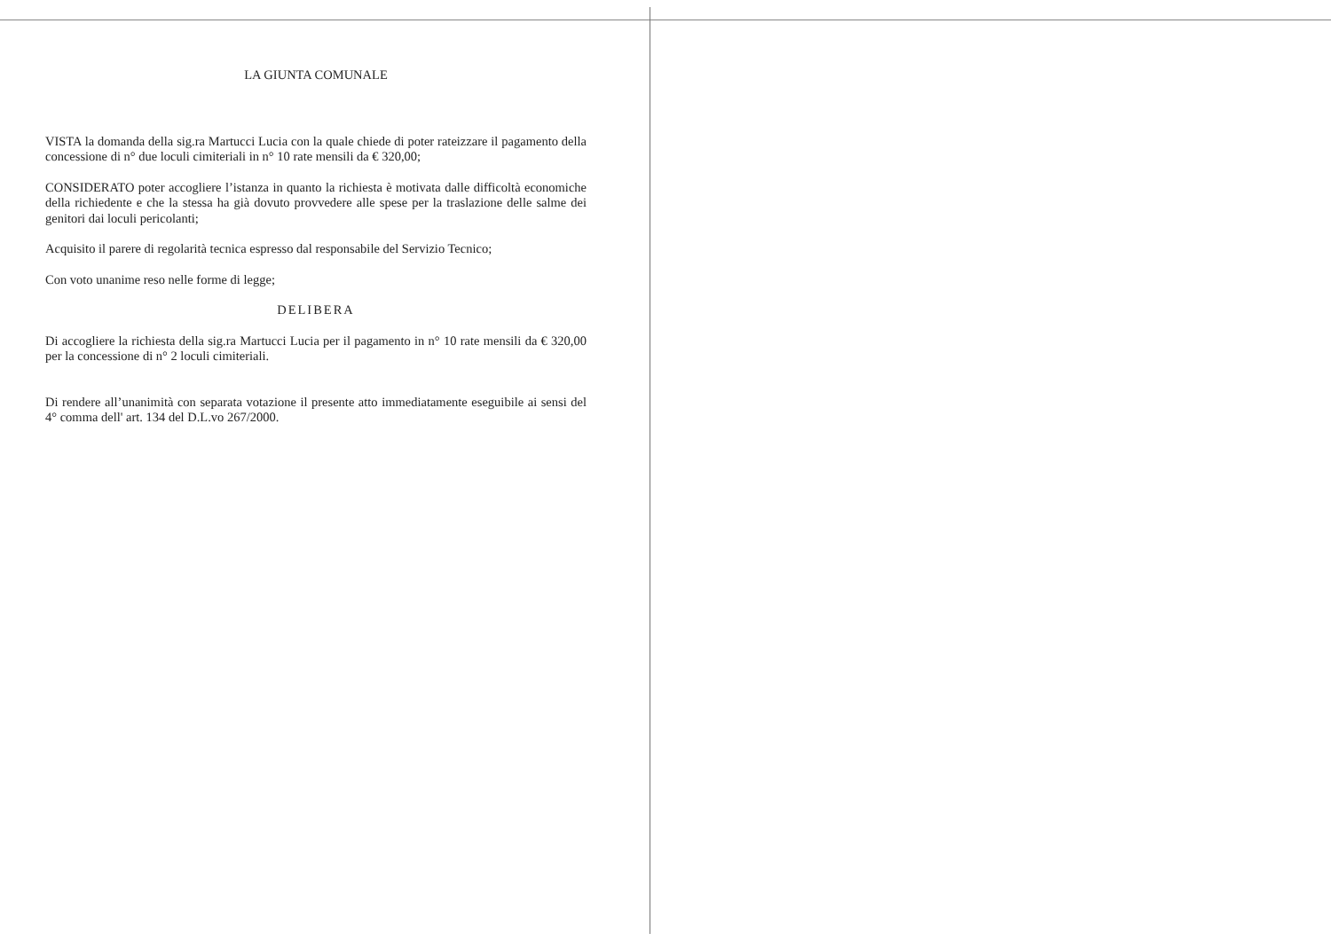LA GIUNTA COMUNALE
VISTA la domanda della sig.ra Martucci Lucia con la quale chiede di poter rateizzare il pagamento della concessione di n° due loculi cimiteriali in n° 10 rate mensili da € 320,00;
CONSIDERATO poter accogliere l’istanza in quanto la richiesta è motivata dalle difficoltà economiche della richiedente e che la stessa ha già dovuto provvedere alle spese per la traslazione delle salme dei genitori dai loculi pericolanti;
Acquisito il parere di regolarità tecnica espresso dal responsabile del Servizio Tecnico;
Con voto unanime reso nelle forme di legge;
DELIBERA
Di accogliere la richiesta della sig.ra Martucci Lucia per il pagamento in n° 10 rate mensili da € 320,00 per la concessione di n° 2 loculi cimiteriali.
Di rendere all’unanimità con separata votazione il presente atto immediatamente eseguibile ai sensi del 4° comma dell' art. 134 del D.L.vo 267/2000.